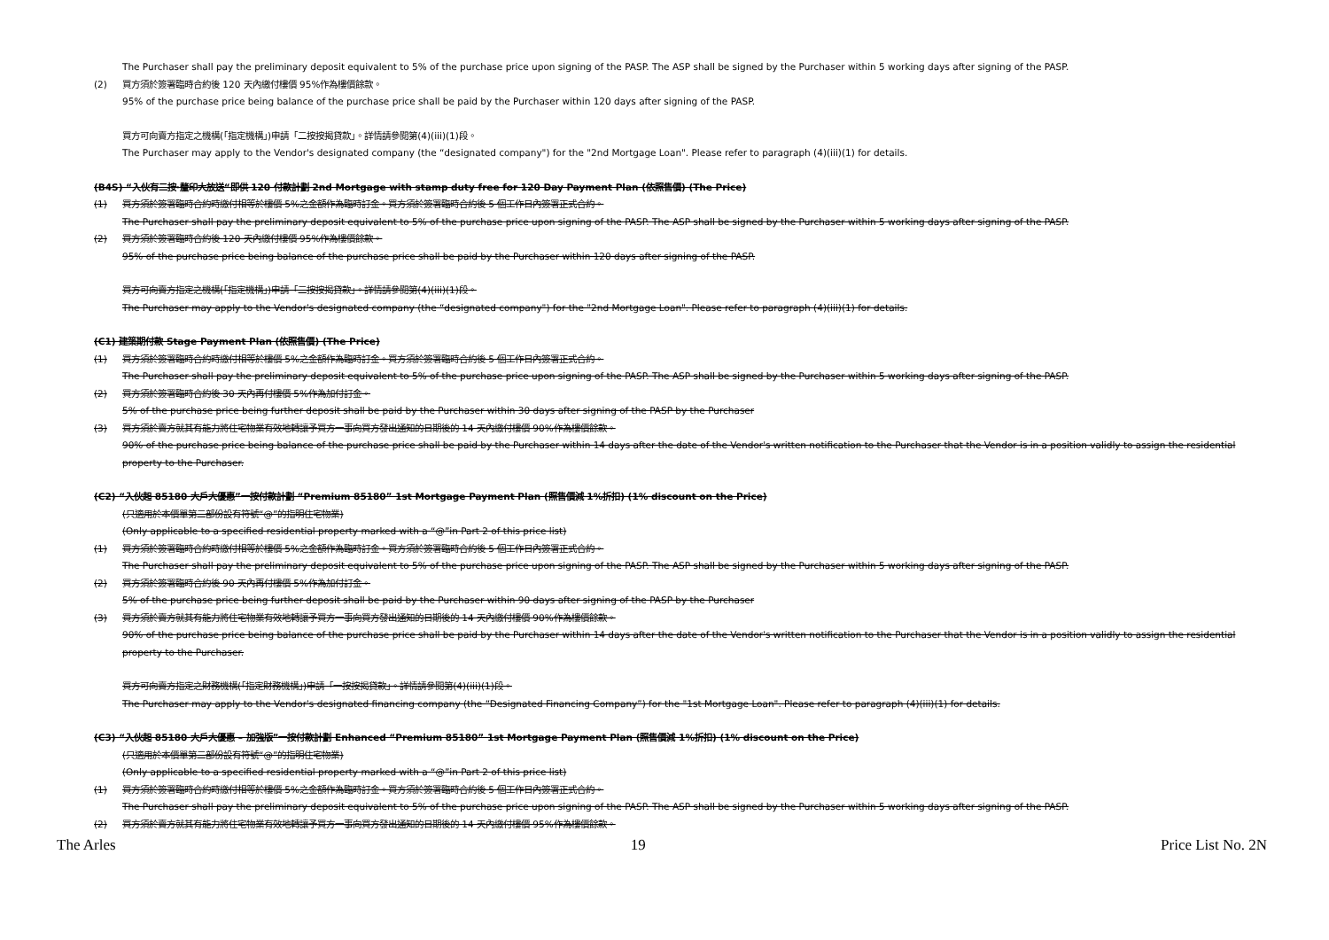The Purchaser shall pay the preliminary deposit equivalent to 5% of the purchase price upon signing of the PASP. The ASP shall be signed by the Purchaser within 5 working days after signing of the PASP.
(2) 買方須於簽署臨時合約後 120 天內繳付樓價 95%作為樓價餘款。
95% of the purchase price being balance of the purchase price shall be paid by the Purchaser within 120 days after signing of the PASP.
買方可向賣方指定之機構(「指定機構」)申請「二按按揭貸款」。詳情請參閱第(4)(iii)(1)段。
The Purchaser may apply to the Vendor's designated company (the “designated company") for the "2nd Mortgage Loan". Please refer to paragraph (4)(iii)(1) for details.
(B4S) “入伙有二按‧釐印大放送“即供 120 付款計劃 2nd Mortgage with stamp duty free for 120 Day Payment Plan (依照售價) (The Price)
(1) 買方須於簽署臨時合約時繳付相等於樓價 5%之金額作為臨時訂金。買方須於簽署臨時合約後 5 個工作日內簽署正式合約。
The Purchaser shall pay the preliminary deposit equivalent to 5% of the purchase price upon signing of the PASP. The ASP shall be signed by the Purchaser within 5 working days after signing of the PASP.
(2) 買方須於簽署臨時合約後 120 天內繳付樓價 95%作為樓價餘款。
95% of the purchase price being balance of the purchase price shall be paid by the Purchaser within 120 days after signing of the PASP.
買方可向賣方指定之機構(「指定機構」)申請「二按按揭貸款」。詳情請參閱第(4)(iii)(1)段。
The Purchaser may apply to the Vendor's designated company (the “designated company") for the "2nd Mortgage Loan". Please refer to paragraph (4)(iii)(1) for details.
(C1) 建築期付款 Stage Payment Plan (依照售價) (The Price)
(1) 買方須於簽署臨時合約時繳付相等於樓價 5%之金額作為臨時訂金。買方須於簽署臨時合約後 5 個工作日內簽署正式合約。
The Purchaser shall pay the preliminary deposit equivalent to 5% of the purchase price upon signing of the PASP. The ASP shall be signed by the Purchaser within 5 working days after signing of the PASP.
(2) 買方須於簽署臨時合約後 30 天內再付樓價 5%作為加付訂金。
5% of the purchase price being further deposit shall be paid by the Purchaser within 30 days after signing of the PASP by the Purchaser
(3) 買方須於賣方就其有能力將住宅物業有效地轉讓予買方一事向買方發出通知的日期後的 14 天內繳付樓價 90%作為樓價餘款。
90% of the purchase price being balance of the purchase price shall be paid by the Purchaser within 14 days after the date of the Vendor's written notification to the Purchaser that the Vendor is in a position validly to assign the residential property to the Purchaser.
(C2) “入伙起 85180 大戶大優惠”一按付款計劃 “Premium 85180” 1st Mortgage Payment Plan (照售價減 1%折扣) (1% discount on the Price)
(只適用於本價單第二部份設有符號“@”的指明住宅物業)
(Only applicable to a specified residential property marked with a “@”in Part 2 of this price list)
(1) 買方須於簽署臨時合約時繳付相等於樓價 5%之金額作為臨時訂金。買方須於簽署臨時合約後 5 個工作日內簽署正式合約。
The Purchaser shall pay the preliminary deposit equivalent to 5% of the purchase price upon signing of the PASP. The ASP shall be signed by the Purchaser within 5 working days after signing of the PASP.
(2) 買方須於簽署臨時合約後 90 天內再付樓價 5%作為加付訂金。
5% of the purchase price being further deposit shall be paid by the Purchaser within 90 days after signing of the PASP by the Purchaser
(3) 買方須於賣方就其有能力將住宅物業有效地轉讓予買方一事向買方發出通知的日期後的 14 天內繳付樓價 90%作為樓價餘款。
90% of the purchase price being balance of the purchase price shall be paid by the Purchaser within 14 days after the date of the Vendor's written notification to the Purchaser that the Vendor is in a position validly to assign the residential property to the Purchaser.
買方可向賣方指定之財務機構(「指定財務機構」)申請「一按按揭貸款」。詳情請參閱第(4)(iii)(1)段。
The Purchaser may apply to the Vendor's designated financing company (the “Designated Financing Company”) for the "1st Mortgage Loan". Please refer to paragraph (4)(iii)(1) for details.
(C3) “入伙起 85180 大戶大優惠 – 加強版”一按付款計劃 Enhanced “Premium 85180” 1st Mortgage Payment Plan (照售價減 1%折扣) (1% discount on the Price)
(只適用於本價單第二部份設有符號“@”的指明住宅物業)
(Only applicable to a specified residential property marked with a “@”in Part 2 of this price list)
(1) 買方須於簽署臨時合約時繳付相等於樓價 5%之金額作為臨時訂金。買方須於簽署臨時合約後 5 個工作日內簽署正式合約。
The Purchaser shall pay the preliminary deposit equivalent to 5% of the purchase price upon signing of the PASP. The ASP shall be signed by the Purchaser within 5 working days after signing of the PASP.
(2) 買方須於賣方就其有能力將住宅物業有效地轉讓予買方一事向買方發出通知的日期後的 14 天內繳付樓價 95%作為樓價餘款。
The Arles 19 Price List No. 2N